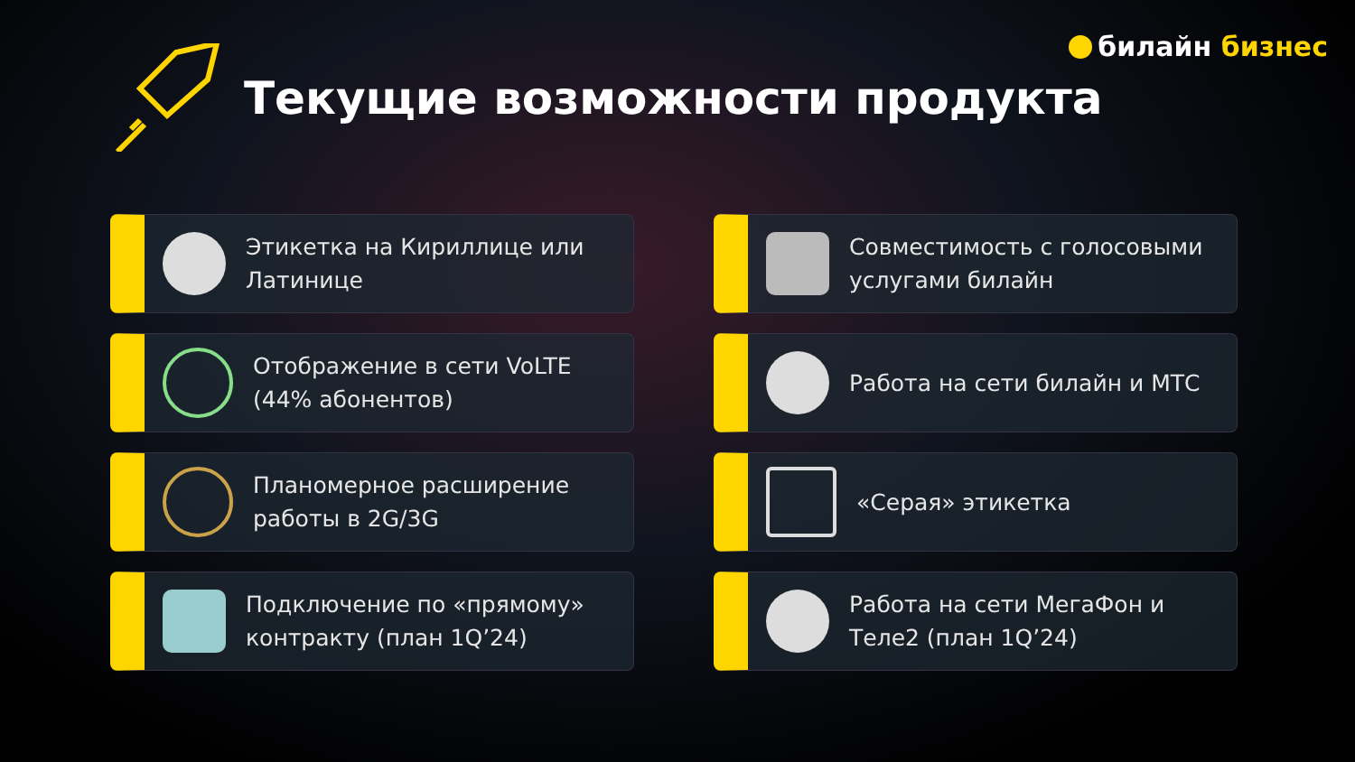билайн бизнес
Текущие возможности продукта
Этикетка на Кириллице или Латинице
Совместимость с голосовыми услугами билайн
Отображение в сети VoLTE (44% абонентов)
Работа на сети билайн и МТС
Планомерное расширение работы в 2G/3G
«Серая» этикетка
Подключение по «прямому» контракту (план 1Q’24)
Работа на сети МегаФон и Теле2 (план 1Q’24)